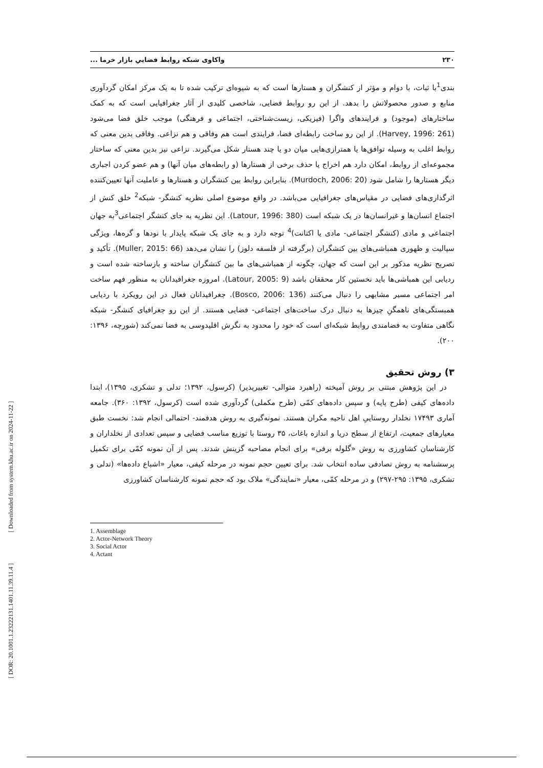۲۳۰ واکاوی شبکه روابط فضاییِ بازار خرما ...
بندی<sup>1</sup>با ثبات، با دوام و مؤثر از کنشگران و هستارها است که به شیوه‌ای ترکیب شده تا به یک مرکز امکان گردآوری منابع و صدور محصولاتش را بدهد. از این رو روابط فضایی، شاخصی کلیدی از آثار جغرافیایی است که به کمک ساختارهای (موجود) و فرایندهای واگرا (فیزیکی، زیست‌شناختی، اجتماعی و فرهنگی) موجب خلق فضا می‌شود (Harvey, 1996: 261). از این رو ساخت رابطه‌ای فضا، فرایندی است هم وفاقی و هم نزاعی. وفاقی بدین معنی که روابط اغلب به وسیله توافق‌ها یا همترازی‌هایی میان دو یا چند هستار شکل می‌گیرند. نزاعی نیز بدین معنی که ساختار مجموعه‌ای از روابط، امکان دارد هم اخراج یا حذف برخی از هستارها (و رابطه‌های میان آنها) و هم عضو کردن اجباری دیگر هستارها را شامل شود (Murdoch, 2006: 20). بنابراین روابط بین کنشگران و هستارها و عاملیت آنها تعیین‌کننده اثرگذاری‌های فضایی در مقیاس‌های جغرافیایی می‌باشد. در واقع موضوع اصلی نظریه کنشگر- شبکه<sup>2</sup> خلق کنش از اجتماع انسان‌ها و غیرانسان‌ها در یک شبکه است (Latour, 1996: 380). این نظریه به جای کنشگر اجتماعی<sup>3</sup>به جهان اجتماعی و مادی (کنشگر اجتماعی- مادی یا اکتانت)<sup>4</sup> توجه دارد و به جای یک شبکه پایدار با نودها و گره‌ها، ویژگی سیالیت و ظهوری همباشی‌های بین کنشگران (برگرفته از فلسفه دلوز) را نشان می‌دهد (Muller, 2015: 66). تأکید و تصریح نظریه مذکور بر این است که جهان، چگونه از همباشی‌های ما بین کنشگران ساخته و بازساخته شده است و ردیابی این همباشی‌ها باید نخستین کار محققان باشد (Latour, 2005: 9). امروزه جغرافیدانان به منظور فهم ساخت امر اجتماعی مسیر مشابهی را دنبال می‌کنند (Bosco, 2006: 136). جغرافیدانان فعال در این رویکرد با ردیابی همبستگی‌های ناهمگنِ چیزها به دنبال درک ساخت‌های اجتماعی- فضایی هستند. از این رو جغرافیای کنشگر- شبکه نگاهی متفاوت به فضامندی روابط شبکه‌ای است که خود را محدود به نگرش اقلیدوسی به فضا نمی‌کند (شورچه، ۱۳۹۶: ۲۰۰).
۳) روش تحقیق
در این پژوهش مبتنی بر روش آمیخته (راهبرد متوالی- تغییرپذیر) (کرسول، ۱۳۹۲؛ تدلی و تشکری، ۱۳۹۵)، ابتدا داده‌های کیفی (طرح پایه) و سپس داده‌های کمّی (طرح مکملی) گردآوری شده است (کرسول، ۱۳۹۲: ۳۶۰). جامعه آماری ۱۷۴۹۳ نخلدار روستاییِ اهل ناحیه مکران هستند. نمونه‌گیری به روش هدفمند- احتمالی انجام شد: نخست طبق معیارهای جمعیت، ارتفاع از سطح دریا و اندازه باغات، ۳۵ روستا با توزیع مناسب فضایی و سپس تعدادی از نخلداران و کارشناسان کشاورزی به روش «گلوله برفی» برای انجام مصاحبه گزینش شدند. پس از آن نمونه کمّی برای تکمیل پرسشنامه به روش تصادفی ساده انتخاب شد. برای تعیین حجم نمونه در مرحله کیفی، معیار «اشباع داده‌ها» (تدلی و تشکری، ۱۳۹۵: ۲۹۵-۲۹۷) و در مرحله کمّی، معیار «نمایندگی» ملاک بود که حجم نمونه کارشناسان کشاورزی
1. Assemblage
2. Actor-Network Theory
3. Social Actor
4. Actant
[ Downloaded from system.khu.ac.ir on 2024-11-22 ]
[ DOR: 20.1001.1.23222131.1401.11.39.11.4 ]